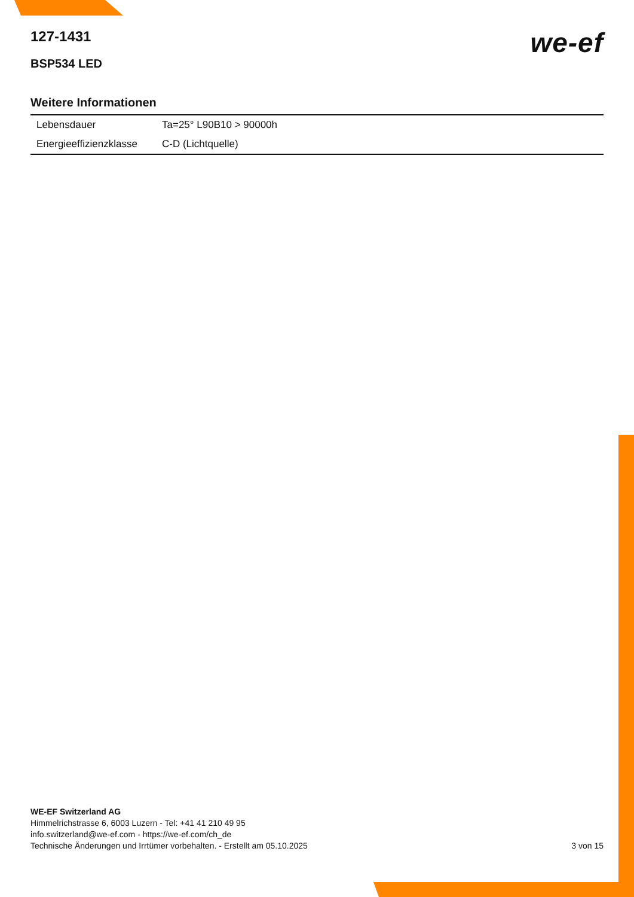we-ef
127-1431
BSP534 LED
Weitere Informationen
| Lebensdauer | Ta=25° L90B10 > 90000h |
| Energieeffizienzklasse | C-D (Lichtquelle) |
WE-EF Switzerland AG
Himmelrichstrasse 6, 6003 Luzern - Tel: +41 41 210 49 95
info.switzerland@we-ef.com - https://we-ef.com/ch_de
Technische Änderungen und Irrtümer vorbehalten. - Erstellt am 05.10.2025 3 von 15